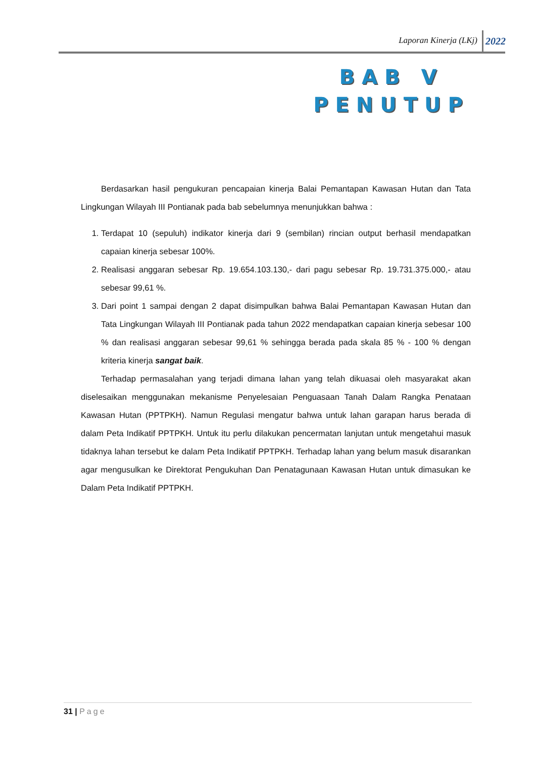Laporan Kinerja (LKj) 2022
BAB V
PENUTUP
Berdasarkan hasil pengukuran pencapaian kinerja Balai Pemantapan Kawasan Hutan dan Tata Lingkungan Wilayah III Pontianak pada bab sebelumnya menunjukkan bahwa :
1. Terdapat 10 (sepuluh) indikator kinerja dari 9 (sembilan) rincian output berhasil mendapatkan capaian kinerja sebesar 100%.
2. Realisasi anggaran sebesar Rp. 19.654.103.130,- dari pagu sebesar Rp. 19.731.375.000,- atau sebesar 99,61 %.
3. Dari point 1 sampai dengan 2 dapat disimpulkan bahwa Balai Pemantapan Kawasan Hutan dan Tata Lingkungan Wilayah III Pontianak pada tahun 2022 mendapatkan capaian kinerja sebesar 100 % dan realisasi anggaran sebesar 99,61 % sehingga berada pada skala 85 % - 100 % dengan kriteria kinerja sangat baik.
Terhadap permasalahan yang terjadi dimana lahan yang telah dikuasai oleh masyarakat akan diselesaikan menggunakan mekanisme Penyelesaian Penguasaan Tanah Dalam Rangka Penataan Kawasan Hutan (PPTPKH). Namun Regulasi mengatur bahwa untuk lahan garapan harus berada di dalam Peta Indikatif PPTPKH. Untuk itu perlu dilakukan pencermatan lanjutan untuk mengetahui masuk tidaknya lahan tersebut ke dalam Peta Indikatif PPTPKH. Terhadap lahan yang belum masuk disarankan agar mengusulkan ke Direktorat Pengukuhan Dan Penatagunaan Kawasan Hutan untuk dimasukan ke Dalam Peta Indikatif PPTPKH.
31 | Page